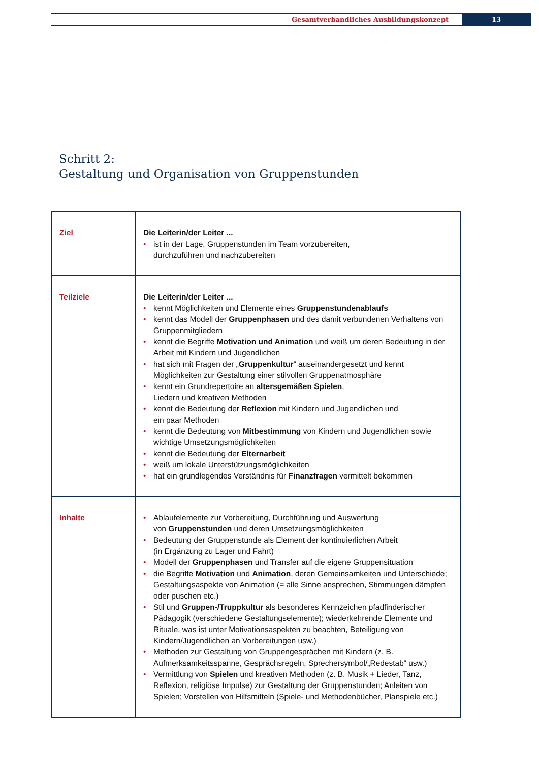Gesamtverbandliches Ausbildungskonzept
13
Schritt 2:
Gestaltung und Organisation von Gruppenstunden
| Ziel | Die Leiterin/der Leiter ... ist in der Lage, Gruppenstunden im Team vorzubereiten, durchzuführen und nachzubereiten |
| Teilziele | Die Leiterin/der Leiter ... kennt Möglichkeiten und Elemente eines Gruppenstundenablaufs kennt das Modell der Gruppenphasen und des damit verbundenen Verhaltens von Gruppenmitgliedern kennt die Begriffe Motivation und Animation und weiß um deren Bedeutung in der Arbeit mit Kindern und Jugendlichen hat sich mit Fragen der „ Gruppenkultur “ auseinandergesetzt und kennt Möglichkeiten zur Gestaltung einer stilvollen Gruppenatmosphäre kennt ein Grundrepertoire an altersgemäßen Spielen , Liedern und kreativen Methoden kennt die Bedeutung der Reflexion mit Kindern und Jugendlichen und ein paar Methoden kennt die Bedeutung von Mitbestimmung von Kindern und Jugendlichen sowie wichtige Umsetzungsmöglichkeiten kennt die Bedeutung der Elternarbeit weiß um lokale Unterstützungsmöglichkeiten hat ein grundlegendes Verständnis für Finanzfragen vermittelt bekommen |
| Inhalte | Ablaufelemente zur Vorbereitung, Durchführung und Auswertung von Gruppenstunden und deren Umsetzungsmöglichkeiten Bedeutung der Gruppenstunde als Element der kontinuierlichen Arbeit (in Ergänzung zu Lager und Fahrt) Modell der Gruppenphasen und Transfer auf die eigene Gruppensituation die Begriffe Motivation und Animation , deren Gemeinsamkeiten und Unterschiede; Gestaltungsaspekte von Animation (= alle Sinne ansprechen, Stimmungen dämpfen oder puschen etc.) Stil und Gruppen-/Truppkultur als besonderes Kennzeichen pfadfinderischer Pädagogik (verschiedene Gestaltungselemente); wiederkehrende Elemente und Rituale, was ist unter Motivationsaspekten zu beachten, Beteiligung von Kindern/Jugendlichen an Vorbereitungen usw.) Methoden zur Gestaltung von Gruppengesprächen mit Kindern (z. B. Aufmerksamkeitsspanne, Gesprächsregeln, Sprechersymbol/„Redestab“ usw.) Vermittlung von Spielen und kreativen Methoden (z. B. Musik + Lieder, Tanz, Reflexion, religiöse Impulse) zur Gestaltung der Gruppenstunden; Anleiten von Spielen; Vorstellen von Hilfsmitteln (Spiele- und Methodenbücher, Planspiele etc.) |